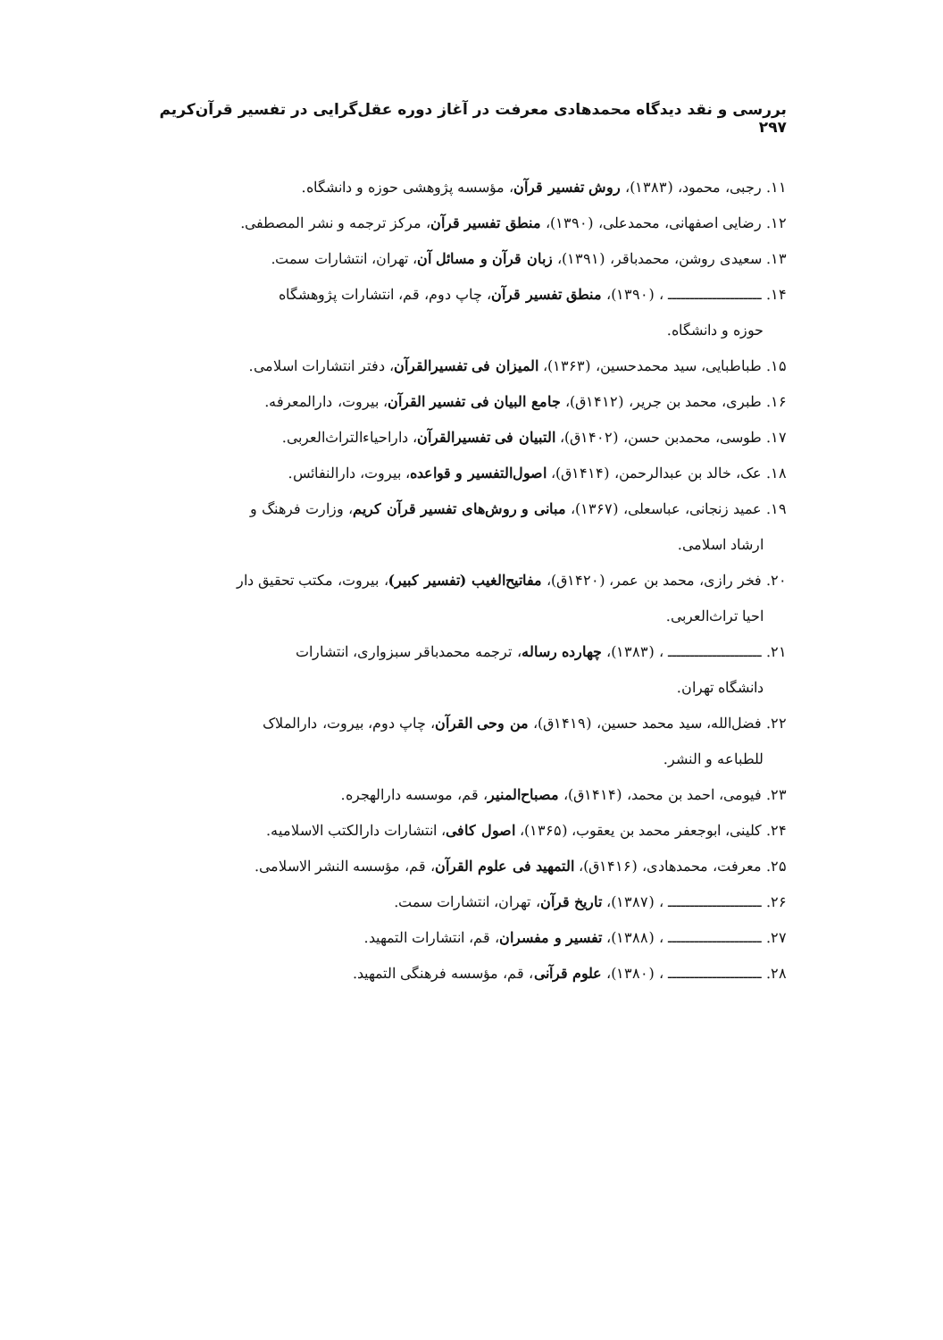بررسی و نقد دیدگاه محمدهادی معرفت در آغاز دوره عقل‌گرایی در تفسیر قرآن‌کریم ۲۹۷
۱۱. رجبی، محمود، (۱۳۸۳)، روش تفسیر قرآن، مؤسسه پژوهشی حوزه و دانشگاه.
۱۲. رضایی اصفهانی، محمدعلی، (۱۳۹۰)، منطق تفسیر قرآن، مرکز ترجمه و نشر المصطفی.
۱۳. سعیدی روشن، محمدباقر، (۱۳۹۱)، زبان قرآن و مسائل آن، تهران، انتشارات سمت.
۱۴. ـــــــــــــــــــــ ، (۱۳۹۰)، منطق تفسیر قرآن، چاپ دوم، قم، انتشارات پژوهشگاه
حوزه و دانشگاه.
۱۵. طباطبایی، سید محمدحسین، (۱۳۶۳)، المیزان فی تفسیرالقرآن، دفتر انتشارات اسلامی.
۱۶. طبری، محمد بن جریر، (۱۴۱۲ق)، جامع البیان فی تفسیر القرآن، بیروت، دارالمعرفه.
۱۷. طوسی، محمدبن حسن، (۱۴۰۲ق)، التبیان فی تفسیرالقرآن، داراحیاءالتراث‌العربی.
۱۸. عک، خالد بن عبدالرحمن، (۱۴۱۴ق)، اصول‌التفسیر و قواعده، بیروت، دارالنفائس.
۱۹. عمید زنجانی، عباسعلی، (۱۳۶۷)، مبانی و روش‌های تفسیر قرآن کریم، وزارت فرهنگ و
ارشاد اسلامی.
۲۰. فخر رازی، محمد بن عمر، (۱۴۲۰ق)، مفاتیح‌الغیب (تفسیر کبیر)، بیروت، مکتب تحقیق دار
احیا تراث‌العربی.
۲۱. ـــــــــــــــــــــ ، (۱۳۸۳)، چهارده رساله، ترجمه محمدباقر سبزواری، انتشارات
دانشگاه تهران.
۲۲. فضل‌الله، سید محمد حسین، (۱۴۱۹ق)، من وحی القرآن، چاپ دوم، بیروت، دارالملاک
للطباعه و النشر.
۲۳. فیومی، احمد بن محمد، (۱۴۱۴ق)، مصباح‌المنیر، قم، موسسه دارالهجره.
۲۴. کلینی، ابوجعفر محمد بن یعقوب، (۱۳۶۵)، اصول کافی، انتشارات دارالکتب الاسلامیه.
۲۵. معرفت، محمدهادی، (۱۴۱۶ق)، التمهید فی علوم القرآن، قم، مؤسسه النشر الاسلامی.
۲۶. ـــــــــــــــــــــ ، (۱۳۸۷)، تاریخ قرآن، تهران، انتشارات سمت.
۲۷. ـــــــــــــــــــــ ، (۱۳۸۸)، تفسیر و مفسران، قم، انتشارات التمهید.
۲۸. ـــــــــــــــــــــ ، (۱۳۸۰)، علوم قرآنی، قم، مؤسسه فرهنگی التمهید.